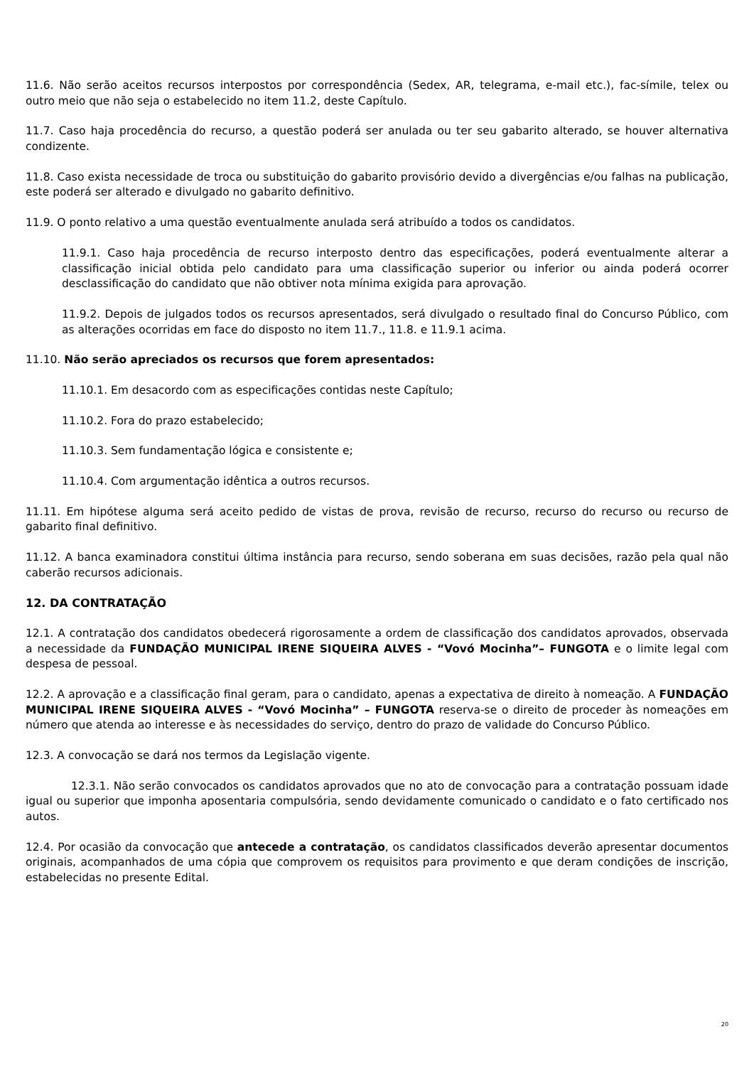11.6. Não serão aceitos recursos interpostos por correspondência (Sedex, AR, telegrama, e-mail etc.), fac-símile, telex ou outro meio que não seja o estabelecido no item 11.2, deste Capítulo.
11.7. Caso haja procedência do recurso, a questão poderá ser anulada ou ter seu gabarito alterado, se houver alternativa condizente.
11.8. Caso exista necessidade de troca ou substituição do gabarito provisório devido a divergências e/ou falhas na publicação, este poderá ser alterado e divulgado no gabarito definitivo.
11.9. O ponto relativo a uma questão eventualmente anulada será atribuído a todos os candidatos.
11.9.1. Caso haja procedência de recurso interposto dentro das especificações, poderá eventualmente alterar a classificação inicial obtida pelo candidato para uma classificação superior ou inferior ou ainda poderá ocorrer desclassificação do candidato que não obtiver nota mínima exigida para aprovação.
11.9.2. Depois de julgados todos os recursos apresentados, será divulgado o resultado final do Concurso Público, com as alterações ocorridas em face do disposto no item 11.7., 11.8. e 11.9.1 acima.
11.10. Não serão apreciados os recursos que forem apresentados:
11.10.1. Em desacordo com as especificações contidas neste Capítulo;
11.10.2. Fora do prazo estabelecido;
11.10.3. Sem fundamentação lógica e consistente e;
11.10.4. Com argumentação idêntica a outros recursos.
11.11. Em hipótese alguma será aceito pedido de vistas de prova, revisão de recurso, recurso do recurso ou recurso de gabarito final definitivo.
11.12. A banca examinadora constitui última instância para recurso, sendo soberana em suas decisões, razão pela qual não caberão recursos adicionais.
12. DA CONTRATAÇÃO
12.1. A contratação dos candidatos obedecerá rigorosamente a ordem de classificação dos candidatos aprovados, observada a necessidade da FUNDAÇÃO MUNICIPAL IRENE SIQUEIRA ALVES - “Vovó Mocinha”– FUNGOTA e o limite legal com despesa de pessoal.
12.2. A aprovação e a classificação final geram, para o candidato, apenas a expectativa de direito à nomeação. A FUNDAÇÃO MUNICIPAL IRENE SIQUEIRA ALVES - “Vovó Mocinha” – FUNGOTA reserva-se o direito de proceder às nomeações em número que atenda ao interesse e às necessidades do serviço, dentro do prazo de validade do Concurso Público.
12.3. A convocação se dará nos termos da Legislação vigente.
12.3.1. Não serão convocados os candidatos aprovados que no ato de convocação para a contratação possuam idade igual ou superior que imponha aposentaria compulsória, sendo devidamente comunicado o candidato e o fato certificado nos autos.
12.4. Por ocasião da convocação que antecede a contratação, os candidatos classificados deverão apresentar documentos originais, acompanhados de uma cópia que comprovem os requisitos para provimento e que deram condições de inscrição, estabelecidas no presente Edital.
20